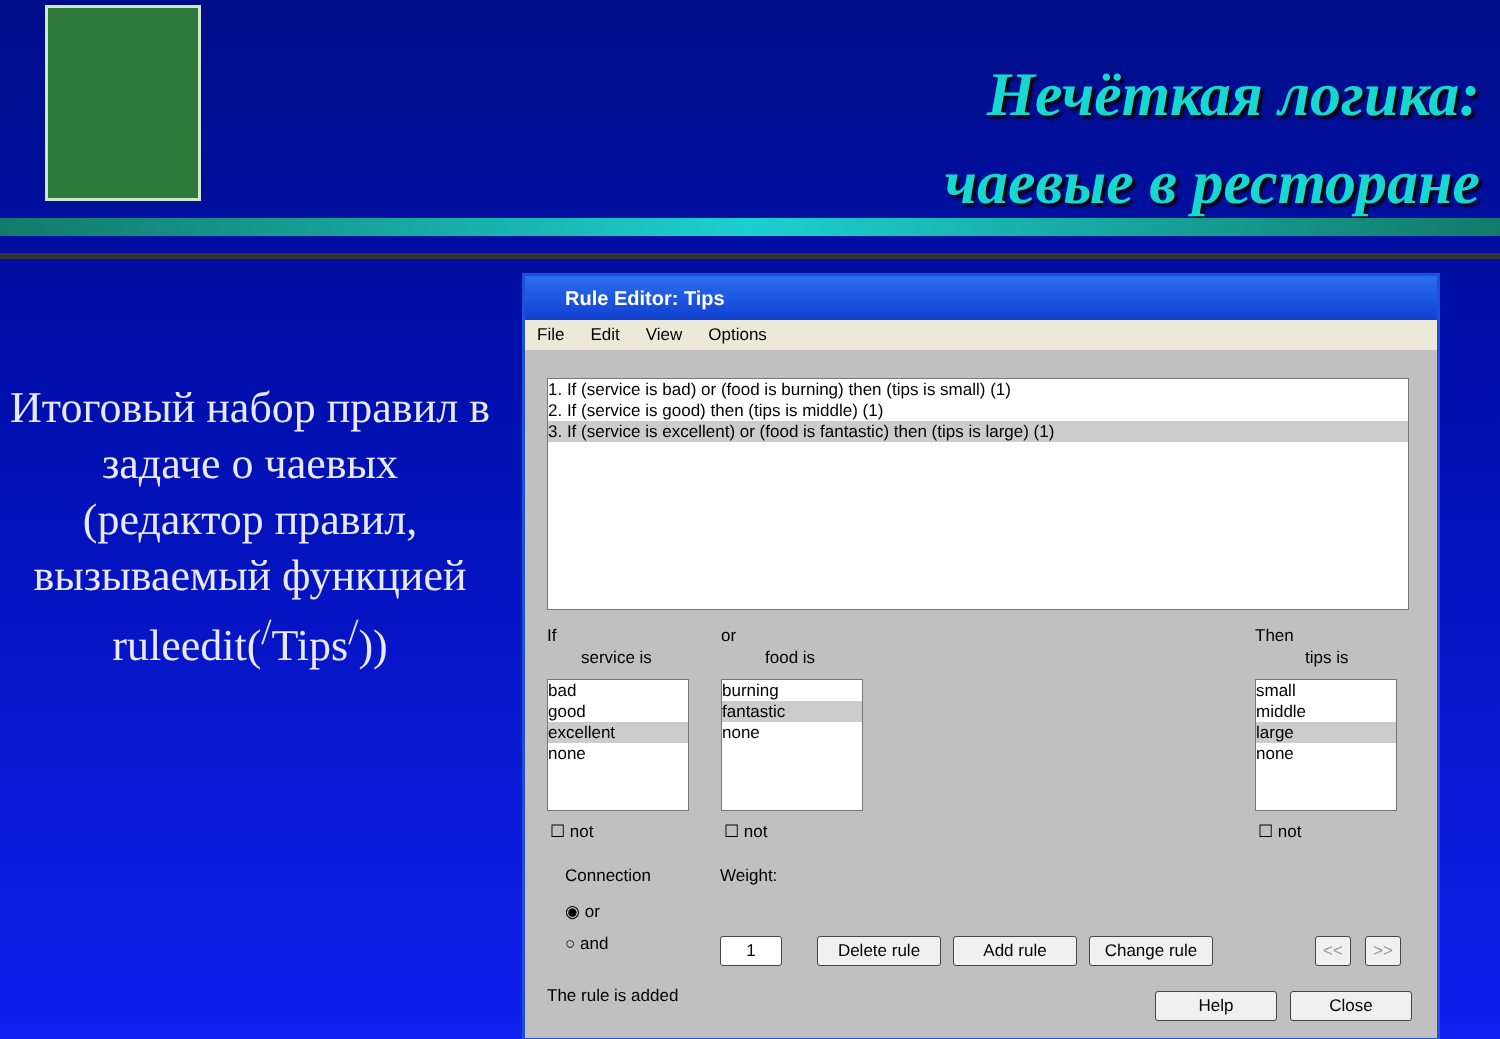Нечёткая логика:
чаевые в ресторане
Итоговый набор правил в задаче о чаевых (редактор правил, вызываемый функцией ruleedit(<sup>/</sup>Tips<sup>/</sup>))
Rule Editor: Tips
File Edit View Options
1. If (service is bad) or (food is burning) then (tips is small) (1)
2. If (service is good) then (tips is middle) (1)
3. If (service is excellent) or (food is fantastic) then (tips is large) (1)
If
service is
or
food is
Then
tips is
bad
good
excellent
none
burning
fantastic
none
small
middle
large
none
☐ not ☐ not ☐ not
Connection
◉ or
○ and
Weight:
1 Delete rule Add rule Change rule << >>
The rule is added Help Close